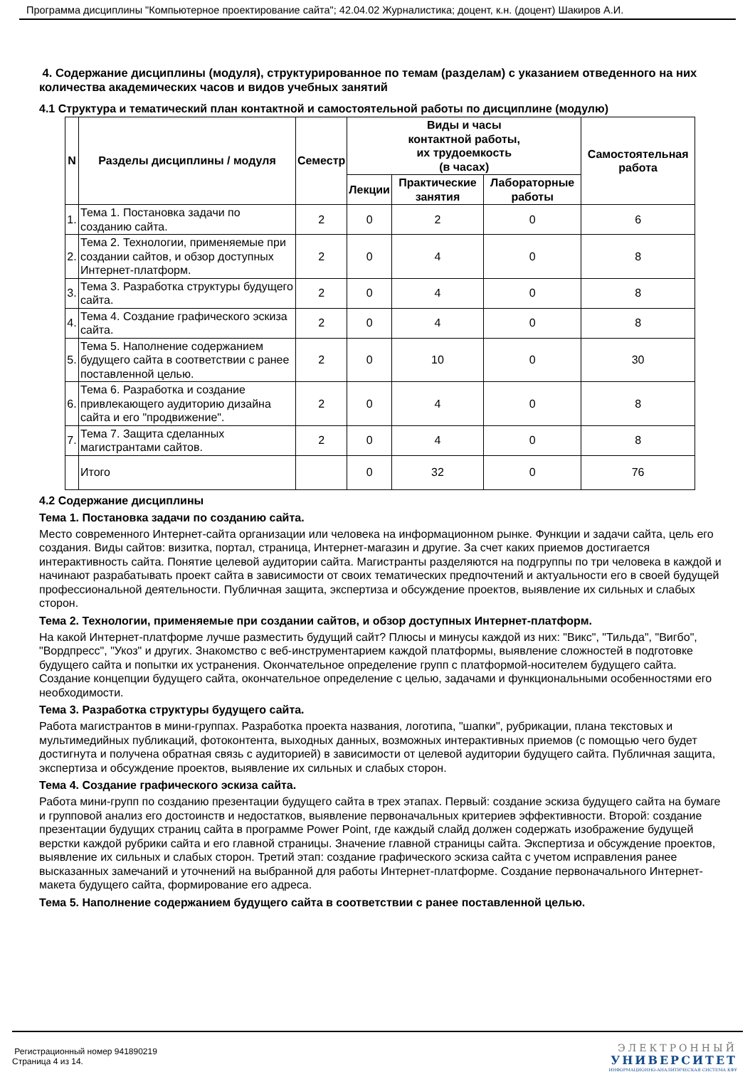Программа дисциплины "Компьютерное проектирование сайта"; 42.04.02 Журналистика; доцент, к.н. (доцент) Шакиров А.И.
4. Содержание дисциплины (модуля), структурированное по темам (разделам) с указанием отведенного на них количества академических часов и видов учебных занятий
4.1 Структура и тематический план контактной и самостоятельной работы по дисциплине (модулю)
| N | Разделы дисциплины / модуля | Семестр | Виды и часы контактной работы, их трудоемкость (в часах) | | | Самостоятельная работа |
| --- | --- | --- | --- | --- | --- | --- |
| | | | Лекции | Практические занятия | Лабораторные работы | |
| 1. | Тема 1. Постановка задачи по созданию сайта. | 2 | 0 | 2 | 0 | 6 |
| 2. | Тема 2. Технологии, применяемые при создании сайтов, и обзор доступных Интернет-платформ. | 2 | 0 | 4 | 0 | 8 |
| 3. | Тема 3. Разработка структуры будущего сайта. | 2 | 0 | 4 | 0 | 8 |
| 4. | Тема 4. Создание графического эскиза сайта. | 2 | 0 | 4 | 0 | 8 |
| 5. | Тема 5. Наполнение содержанием будущего сайта в соответствии с ранее поставленной целью. | 2 | 0 | 10 | 0 | 30 |
| 6. | Тема 6. Разработка и создание привлекающего аудиторию дизайна сайта и его "продвижение". | 2 | 0 | 4 | 0 | 8 |
| 7. | Тема 7. Защита сделанных магистрантами сайтов. | 2 | 0 | 4 | 0 | 8 |
| | Итого | | 0 | 32 | 0 | 76 |
4.2 Содержание дисциплины
Тема 1. Постановка задачи по созданию сайта.
Место современного Интернет-сайта организации или человека на информационном рынке. Функции и задачи сайта, цель его создания. Виды сайтов: визитка, портал, страница, Интернет-магазин и другие. За счет каких приемов достигается интерактивность сайта. Понятие целевой аудитории сайта. Магистранты разделяются на подгруппы по три человека в каждой и начинают разрабатывать проект сайта в зависимости от своих тематических предпочтений и актуальности его в своей будущей профессиональной деятельности. Публичная защита, экспертиза и обсуждение проектов, выявление их сильных и слабых сторон.
Тема 2. Технологии, применяемые при создании сайтов, и обзор доступных Интернет-платформ.
На какой Интернет-платформе лучше разместить будущий сайт? Плюсы и минусы каждой из них: "Викс", "Тильда", "Вигбо", "Вордпресс", "Укоз" и других. Знакомство с веб-инструментарием каждой платформы, выявление сложностей в подготовке будущего сайта и попытки их устранения. Окончательное определение групп с платформой-носителем будущего сайта. Создание концепции будущего сайта, окончательное определение с целью, задачами и функциональными особенностями его необходимости.
Тема 3. Разработка структуры будущего сайта.
Работа магистрантов в мини-группах. Разработка проекта названия, логотипа, "шапки", рубрикации, плана текстовых и мультимедийных публикаций, фотоконтента, выходных данных, возможных интерактивных приемов (с помощью чего будет достигнута и получена обратная связь с аудиторией) в зависимости от целевой аудитории будущего сайта. Публичная защита, экспертиза и обсуждение проектов, выявление их сильных и слабых сторон.
Тема 4. Создание графического эскиза сайта.
Работа мини-групп по созданию презентации будущего сайта в трех этапах. Первый: создание эскиза будущего сайта на бумаге и групповой анализ его достоинств и недостатков, выявление первоначальных критериев эффективности. Второй: создание презентации будущих страниц сайта в программе Power Point, где каждый слайд должен содержать изображение будущей верстки каждой рубрики сайта и его главной страницы. Значение главной страницы сайта. Экспертиза и обсуждение проектов, выявление их сильных и слабых сторон. Третий этап: создание графического эскиза сайта с учетом исправления ранее высказанных замечаний и уточнений на выбранной для работы Интернет-платформе. Создание первоначального Интернет-макета будущего сайта, формирование его адреса.
Тема 5. Наполнение содержанием будущего сайта в соответствии с ранее поставленной целью.
Регистрационный номер 941890219
Страница 4 из 14.
ЭЛЕКТРОННЫЙ
УНИВЕРСИТЕТ
ИНФОРМАЦИОННО-АНАЛИТИЧЕСКАЯ СИСТЕМА КФУ